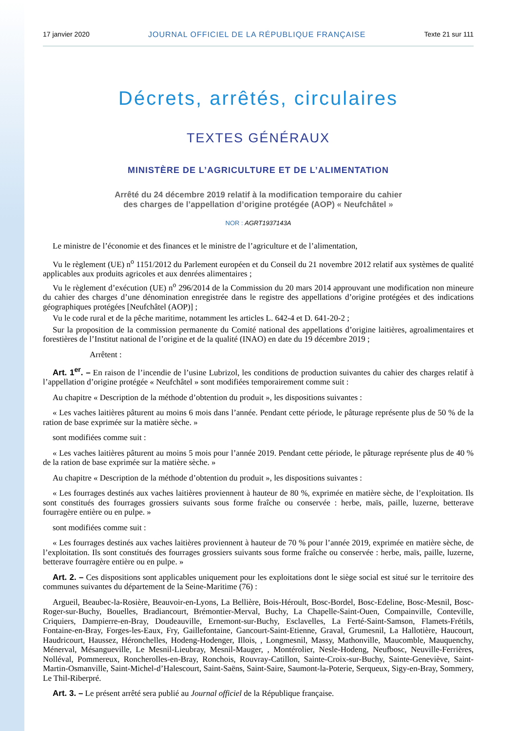17 janvier 2020 JOURNAL OFFICIEL DE LA RÉPUBLIQUE FRANÇAISE Texte 21 sur 111
Décrets, arrêtés, circulaires
TEXTES GÉNÉRAUX
MINISTÈRE DE L’AGRICULTURE ET DE L’ALIMENTATION
Arrêté du 24 décembre 2019 relatif à la modification temporaire du cahier
des charges de l’appellation d’origine protégée (AOP) « Neufchâtel »
NOR : AGRT1937143A
Le ministre de l’économie et des finances et le ministre de l’agriculture et de l’alimentation,
Vu le règlement (UE) n<sup>o</sup> 1151/2012 du Parlement européen et du Conseil du 21 novembre 2012 relatif aux systèmes de qualité applicables aux produits agricoles et aux denrées alimentaires ;
Vu le règlement d’exécution (UE) n<sup>o</sup> 296/2014 de la Commission du 20 mars 2014 approuvant une modification non mineure du cahier des charges d’une dénomination enregistrée dans le registre des appellations d’origine protégées et des indications géographiques protégées [Neufchâtel (AOP)] ;
Vu le code rural et de la pêche maritime, notamment les articles L. 642-4 et D. 641-20-2 ;
Sur la proposition de la commission permanente du Comité national des appellations d’origine laitières, agroalimentaires et forestières de l’Institut national de l’origine et de la qualité (INAO) en date du 19 décembre 2019 ;
Arrêtent :
Art. 1<sup>er</sup>. – En raison de l’incendie de l’usine Lubrizol, les conditions de production suivantes du cahier des charges relatif à l’appellation d’origine protégée « Neufchâtel » sont modifiées temporairement comme suit :
Au chapitre « Description de la méthode d’obtention du produit », les dispositions suivantes :
« Les vaches laitières pâturent au moins 6 mois dans l’année. Pendant cette période, le pâturage représente plus de 50 % de la ration de base exprimée sur la matière sèche. »
sont modifiées comme suit :
« Les vaches laitières pâturent au moins 5 mois pour l’année 2019. Pendant cette période, le pâturage représente plus de 40 % de la ration de base exprimée sur la matière sèche. »
Au chapitre « Description de la méthode d’obtention du produit », les dispositions suivantes :
« Les fourrages destinés aux vaches laitières proviennent à hauteur de 80 %, exprimée en matière sèche, de l’exploitation. Ils sont constitués des fourrages grossiers suivants sous forme fraîche ou conservée : herbe, maïs, paille, luzerne, betterave fourragère entière ou en pulpe. »
sont modifiées comme suit :
« Les fourrages destinés aux vaches laitières proviennent à hauteur de 70 % pour l’année 2019, exprimée en matière sèche, de l’exploitation. Ils sont constitués des fourrages grossiers suivants sous forme fraîche ou conservée : herbe, maïs, paille, luzerne, betterave fourragère entière ou en pulpe. »
Art. 2. – Ces dispositions sont applicables uniquement pour les exploitations dont le siège social est situé sur le territoire des communes suivantes du département de la Seine-Maritime (76) :
Argueil, Beaubec-la-Rosière, Beauvoir-en-Lyons, La Bellière, Bois-Héroult, Bosc-Bordel, Bosc-Edeline, Bosc-Mesnil, Bosc-Roger-sur-Buchy, Bouelles, Bradiancourt, Brémontier-Merval, Buchy, La Chapelle-Saint-Ouen, Compainville, Conteville, Criquiers, Dampierre-en-Bray, Doudeauville, Ernemont-sur-Buchy, Esclavelles, La Ferté-Saint-Samson, Flamets-Frétils, Fontaine-en-Bray, Forges-les-Eaux, Fry, Gaillefontaine, Gancourt-Saint-Etienne, Graval, Grumesnil, La Hallotière, Haucourt, Haudricourt, Haussez, Héronchelles, Hodeng-Hodenger, Illois, , Longmesnil, Massy, Mathonville, Maucomble, Mauquenchy, Ménerval, Mésangueville, Le Mesnil-Lieubray, Mesnil-Mauger, , Montérolier, Nesle-Hodeng, Neufbosc, Neuville-Ferrières, Nolléval, Pommereux, Roncherolles-en-Bray, Ronchois, Rouvray-Catillon, Sainte-Croix-sur-Buchy, Sainte-Geneviève, Saint-Martin-Osmanville, Saint-Michel-d’Halescourt, Saint-Saëns, Saint-Saire, Saumont-la-Poterie, Serqueux, Sigy-en-Bray, Sommery, Le Thil-Riberpré.
Art. 3. – Le présent arrêté sera publié au Journal officiel de la République française.